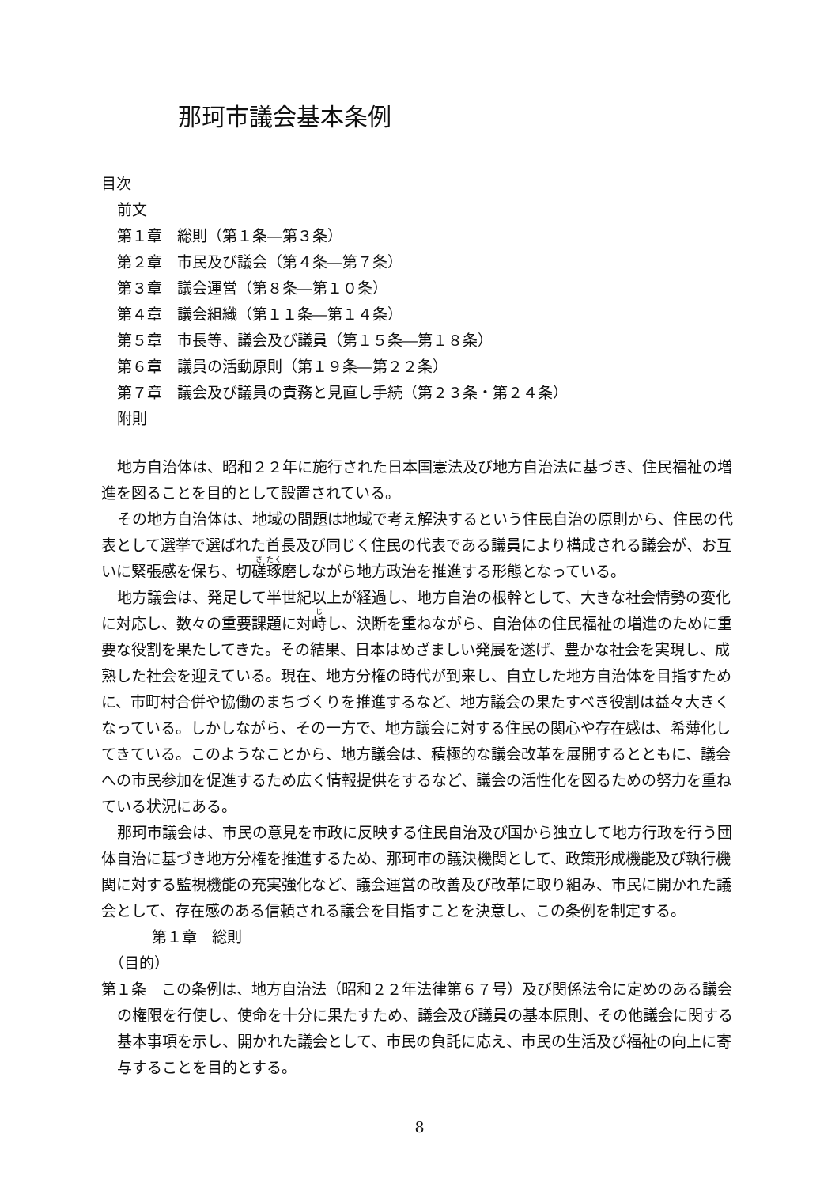那珂市議会基本条例
目次
前文
第１章　総則（第１条―第３条）
第２章　市民及び議会（第４条―第７条）
第３章　議会運営（第８条―第１０条）
第４章　議会組織（第１１条―第１４条）
第５章　市長等、議会及び議員（第１５条―第１８条）
第６章　議員の活動原則（第１９条―第２２条）
第７章　議会及び議員の責務と見直し手続（第２３条・第２４条）
附則
地方自治体は、昭和２２年に施行された日本国憲法及び地方自治法に基づき、住民福祉の増進を図ることを目的として設置されている。
その地方自治体は、地域の問題は地域で考え解決するという住民自治の原則から、住民の代表として選挙で選ばれた首長及び同じく住民の代表である議員により構成される議会が、お互いに緊張感を保ち、切磋琢磨しながら地方政治を推進する形態となっている。
地方議会は、発足して半世紀以上が経過し、地方自治の根幹として、大きな社会情勢の変化に対応し、数々の重要課題に対峙し、決断を重ねながら、自治体の住民福祉の増進のために重要な役割を果たしてきた。その結果、日本はめざましい発展を遂げ、豊かな社会を実現し、成熟した社会を迎えている。現在、地方分権の時代が到来し、自立した地方自治体を目指すために、市町村合併や協働のまちづくりを推進するなど、地方議会の果たすべき役割は益々大きくなっている。しかしながら、その一方で、地方議会に対する住民の関心や存在感は、希薄化してきている。このようなことから、地方議会は、積極的な議会改革を展開するとともに、議会への市民参加を促進するため広く情報提供をするなど、議会の活性化を図るための努力を重ねている状況にある。
那珂市議会は、市民の意見を市政に反映する住民自治及び国から独立して地方行政を行う団体自治に基づき地方分権を推進するため、那珂市の議決機関として、政策形成機能及び執行機関に対する監視機能の充実強化など、議会運営の改善及び改革に取り組み、市民に開かれた議会として、存在感のある信頼される議会を目指すことを決意し、この条例を制定する。
第１章　総則
（目的）
第１条　この条例は、地方自治法（昭和２２年法律第６７号）及び関係法令に定めのある議会の権限を行使し、使命を十分に果たすため、議会及び議員の基本原則、その他議会に関する基本事項を示し、開かれた議会として、市民の負託に応え、市民の生活及び福祉の向上に寄与することを目的とする。
8